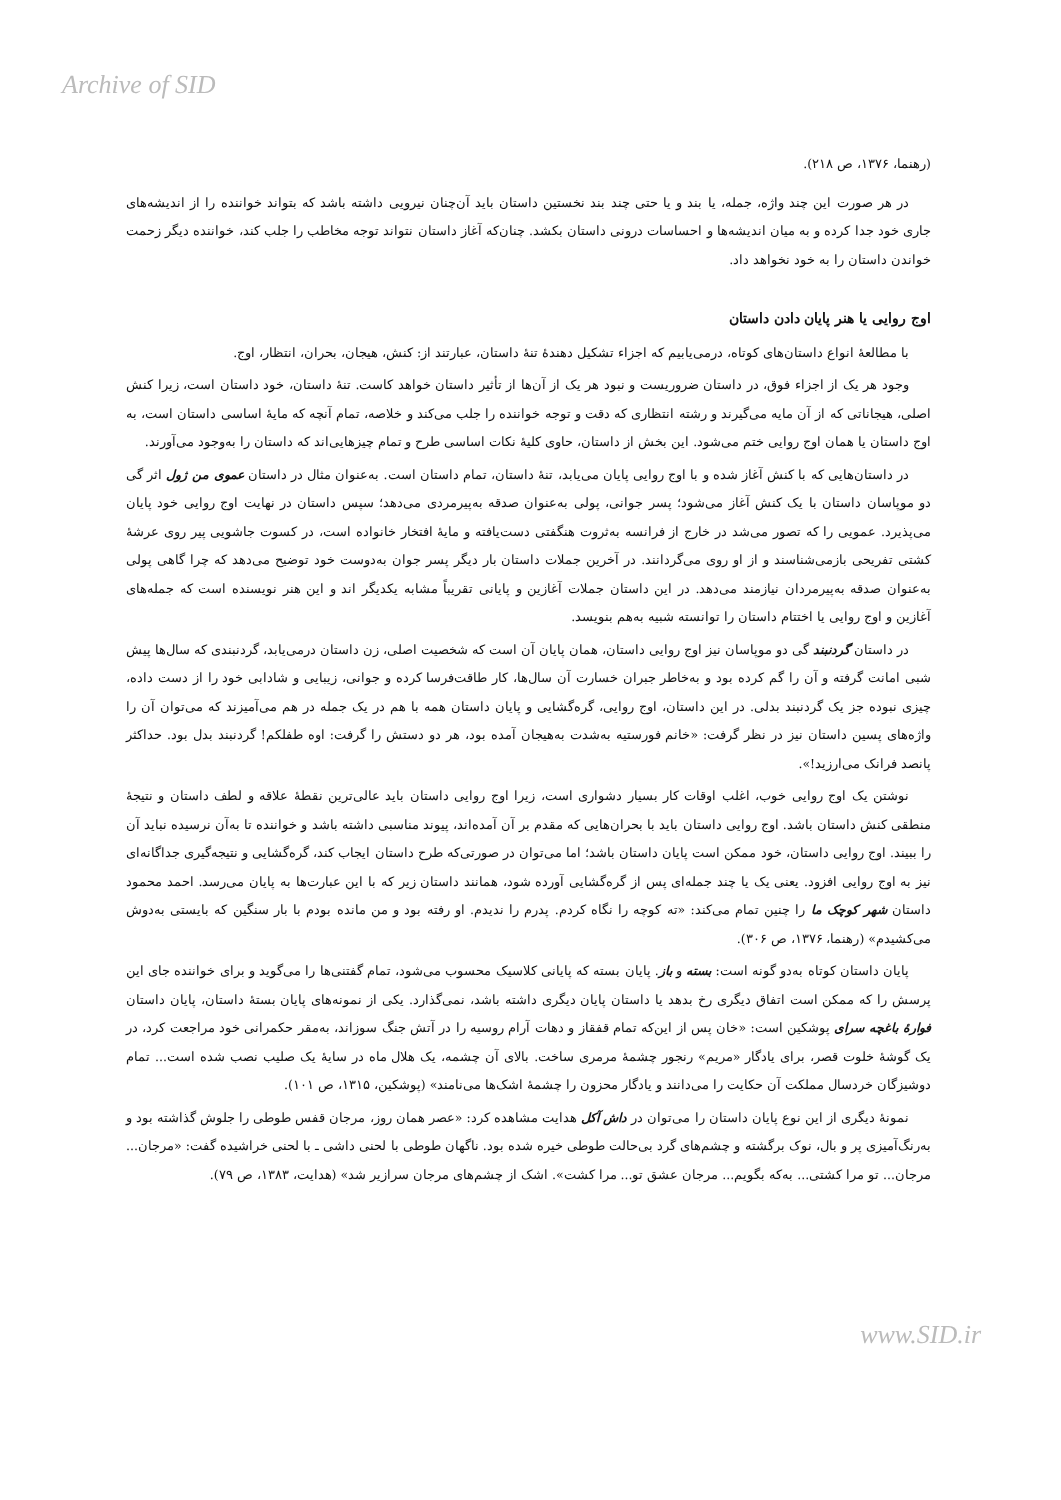Archive of SID
(رهنما، ۱۳۷۶، ص ۲۱۸).
در هر صورت این چند واژه، جمله، یا بند و یا حتی چند بند نخستین داستان باید آن‌چنان نیرویی داشته باشد که بتواند خواننده را از اندیشه‌های جاری خود جدا کرده و به میان اندیشه‌ها و احساسات درونی داستان بکشد. چنان‌که آغاز داستان نتواند توجه مخاطب را جلب کند، خواننده دیگر زحمت خواندن داستان را به خود نخواهد داد.
اوج روایی یا هنر پایان دادن داستان
با مطالعهٔ انواع داستان‌های کوتاه، درمی‌یابیم که اجزاء تشکیل دهندهٔ تنهٔ داستان، عبارتند از: کنش، هیجان، بحران، انتظار، اوج.
وجود هر یک از اجزاء فوق، در داستان ضروریست و نبود هر یک از آن‌ها از تأثیر داستان خواهد کاست. تنهٔ داستان، خود داستان است، زیرا کنش اصلی، هیجاناتی که از آن مایه می‌گیرند و رشته انتظاری که دقت و توجه خواننده را جلب می‌کند و خلاصه، تمام آنچه که مایهٔ اساسی داستان است، به اوج داستان یا همان اوج روایی ختم می‌شود. این بخش از داستان، حاوی کلیهٔ نکات اساسی طرح و تمام چیزهایی‌اند که داستان را به‌وجود می‌آورند.
در داستان‌هایی که با کنش آغاز شده و با اوج روایی پایان می‌یابد، تنهٔ داستان، تمام داستان است. به‌عنوان مثال در داستان عموی من ژول اثر گی دو موپاسان داستان با یک کنش آغاز می‌شود؛ پسر جوانی، پولی به‌عنوان صدقه به‌پیرمردی می‌دهد؛ سپس داستان در نهایت اوج روایی خود پایان می‌پذیرد. عمویی را که تصور می‌شد در خارج از فرانسه به‌ثروت هنگفتی دست‌یافته و مایهٔ افتخار خانواده است، در کسوت جاشویی پیر روی عرشهٔ کشتی تفریحی بازمی‌شناسند و از او روی می‌گردانند. در آخرین جملات داستان بار دیگر پسر جوان به‌دوست خود توضیح می‌دهد که چرا گاهی پولی به‌عنوان صدقه به‌پیرمردان نیازمند می‌دهد. در این داستان جملات آغازین و پایانی تقریباً مشابه یکدیگر اند و این هنر نویسنده است که جمله‌های آغازین و اوج روایی یا اختتام داستان را توانسته شبیه به‌هم بنویسد.
در داستان گردنبند گی دو موپاسان نیز اوج روایی داستان، همان پایان آن است که شخصیت اصلی، زن داستان درمی‌یابد، گردنبندی که سال‌ها پیش شبی امانت گرفته و آن را گم کرده بود و به‌خاطر جبران خسارت آن سال‌ها، کار طاقت‌فرسا کرده و جوانی، زیبایی و شادابی خود را از دست داده، چیزی نبوده جز یک گردنبند بدلی. در این داستان، اوج روایی، گره‌گشایی و پایان داستان همه با هم در یک جمله در هم می‌آمیزند که می‌توان آن را واژه‌های پسین داستان نیز در نظر گرفت: «خانم فورستیه به‌شدت به‌هیجان آمده بود، هر دو دستش را گرفت: اوه طفلکم! گردنبند بدل بود. حداکثر پانصد فرانک می‌ارزید!».
نوشتن یک اوج روایی خوب، اغلب اوقات کار بسیار دشواری است، زیرا اوج روایی داستان باید عالی‌ترین نقطهٔ علاقه و لطف داستان و نتیجهٔ منطقی کنش داستان باشد. اوج روایی داستان باید با بحران‌هایی که مقدم بر آن آمده‌اند، پیوند مناسبی داشته باشد و خواننده تا به‌آن نرسیده نباید آن را ببیند. اوج روایی داستان، خود ممکن است پایان داستان باشد؛ اما می‌توان در صورتی‌که طرح داستان ایجاب کند، گره‌گشایی و نتیجه‌گیری جداگانه‌ای نیز به اوج روایی افزود. یعنی یک یا چند جمله‌ای پس از گره‌گشایی آورده شود، همانند داستان زیر که با این عبارت‌ها به پایان می‌رسد. احمد محمود داستان شهر کوچک ما را چنین تمام می‌کند: «ته کوچه را نگاه کردم. پدرم را ندیدم. او رفته بود و من مانده بودم با بار سنگین که بایستی به‌دوش می‌کشیدم» (رهنما، ۱۳۷۶، ص ۳۰۶).
پایان داستان کوتاه به‌دو گونه است: بسته و باز. پایان بسته که پایانی کلاسیک محسوب می‌شود، تمام گفتنی‌ها را می‌گوید و برای خواننده جای این پرسش را که ممکن است اتفاق دیگری رخ بدهد یا داستان پایان دیگری داشته باشد، نمی‌گذارد. یکی از نمونه‌های پایان بستهٔ داستان، پایان داستان فوارهٔ باغچه سرای پوشکین است: «خان پس از این‌که تمام قفقاز و دهات آرام روسیه را در آتش جنگ سوزاند، به‌مقر حکمرانی خود مراجعت کرد، در یک گوشهٔ خلوت قصر، برای یادگار «مریم» رنجور چشمهٔ مرمری ساخت. بالای آن چشمه، یک هلال ماه در سایهٔ یک صلیب نصب شده است... تمام دوشیزگان خردسال مملکت آن حکایت را می‌دانند و یادگار محزون را چشمهٔ اشک‌ها می‌نامند» (پوشکین، ۱۳۱۵، ص ۱۰۱).
نمونهٔ دیگری از این نوع پایان داستان را می‌توان در داش آکل هدایت مشاهده کرد: «عصر همان روز، مرجان قفس طوطی را جلوش گذاشته بود و به‌رنگ‌آمیزی پر و بال، نوک برگشته و چشم‌های گرد بی‌حالت طوطی خیره شده بود. ناگهان طوطی با لحنی داشی ـ با لحنی خراشیده گفت: «مرجان... مرجان... تو مرا کشتی... به‌که بگویم... مرجان عشق تو... مرا کشت». اشک از چشم‌های مرجان سرازیر شد» (هدایت، ۱۳۸۳، ص ۷۹).
www.SID.ir